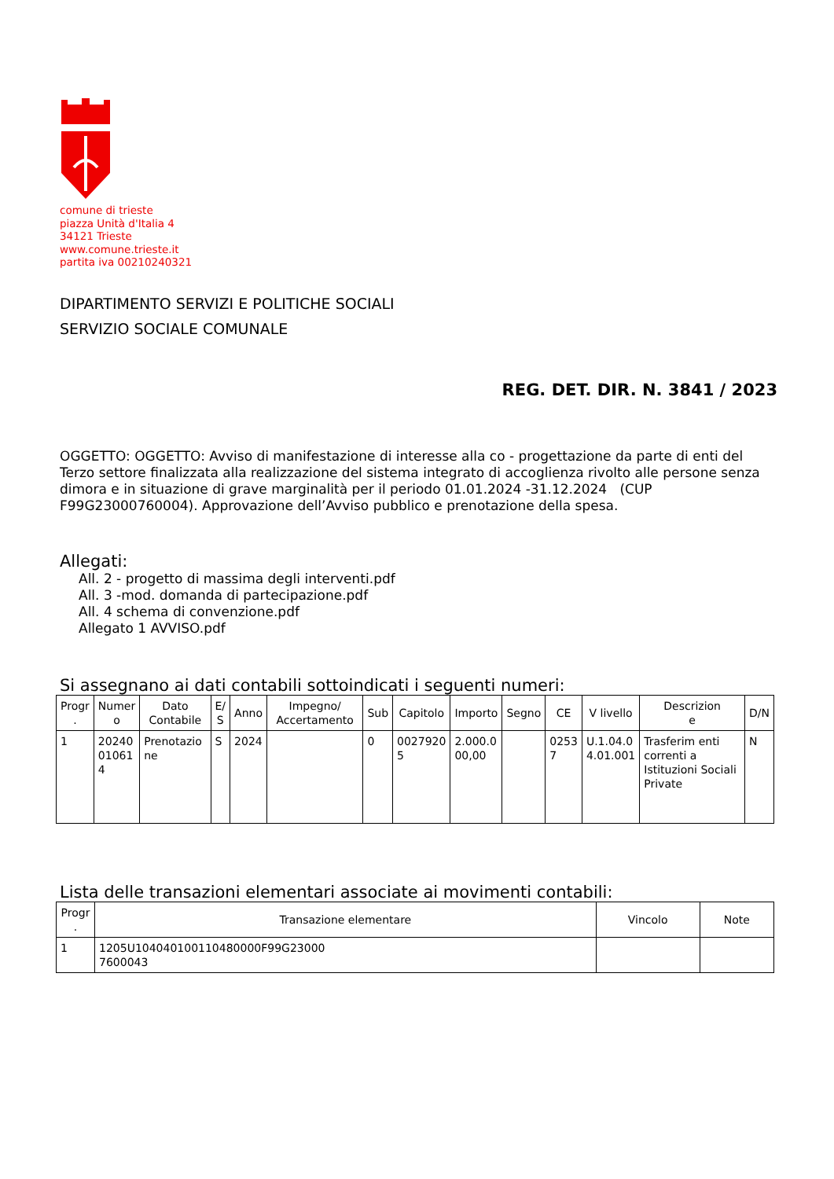comune di trieste
piazza Unità d'Italia 4
34121 Trieste
www.comune.trieste.it
partita iva 00210240321
DIPARTIMENTO SERVIZI E POLITICHE SOCIALI
SERVIZIO SOCIALE COMUNALE
REG. DET. DIR. N. 3841 / 2023
OGGETTO: OGGETTO: Avviso di manifestazione di interesse alla co - progettazione da parte di enti del Terzo settore finalizzata alla realizzazione del sistema integrato di accoglienza rivolto alle persone senza dimora e in situazione di grave marginalità per il periodo 01.01.2024 -31.12.2024 (CUP F99G23000760004). Approvazione dell’Avviso pubblico e prenotazione della spesa.
Allegati:
All. 2 - progetto di massima degli interventi.pdf
All. 3 -mod. domanda di partecipazione.pdf
All. 4 schema di convenzione.pdf
Allegato 1 AVVISO.pdf
Si assegnano ai dati contabili sottoindicati i seguenti numeri:
| Progr . | Numer o | Dato Contabile | E/ S | Anno | Impegno/ Accertamento | Sub | Capitolo | Importo | Segno | CE | V livello | Descrizion e | D/N |
| --- | --- | --- | --- | --- | --- | --- | --- | --- | --- | --- | --- | --- | --- |
| 1 | 20240 01061 4 | Prenotazio ne | S | 2024 | | 0 | 0027920 5 | 2.000.0 00,00 | | 0253 7 | U.1.04.0 4.01.001 | Trasferim enti correnti a Istituzioni Sociali Private | N |
Lista delle transazioni elementari associate ai movimenti contabili:
| Progr . | Transazione elementare | Vincolo | Note |
| --- | --- | --- | --- |
| 1 | 1205U10404010011048000​0F99G23000 7600043 | | |